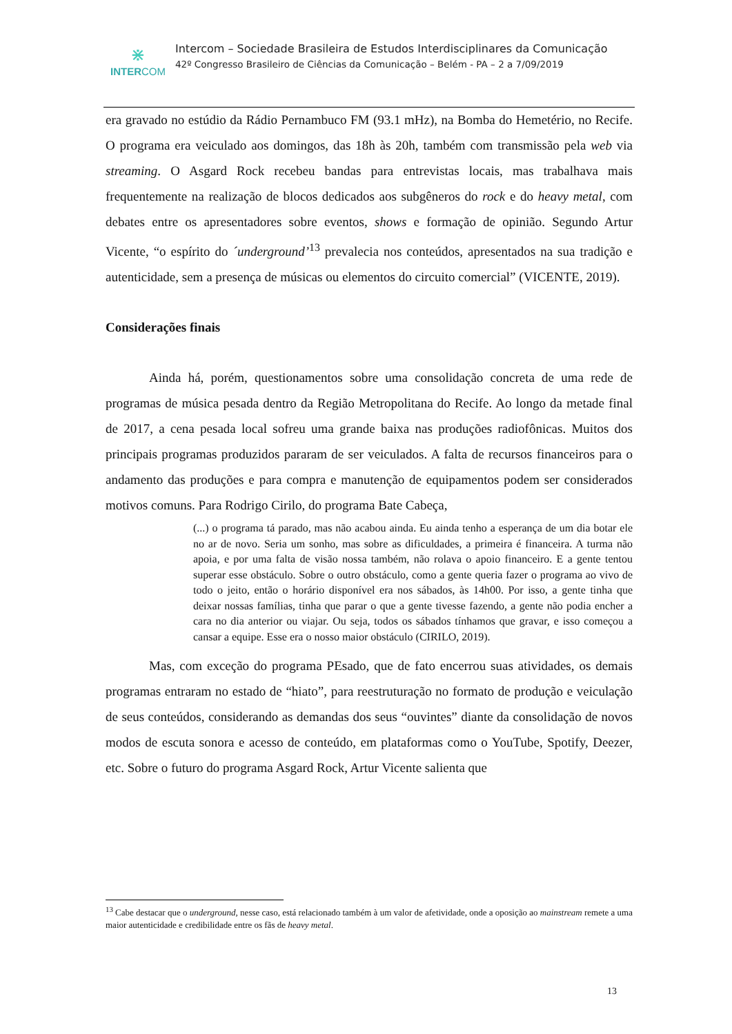⋇
INTERCOM
Intercom – Sociedade Brasileira de Estudos Interdisciplinares da Comunicação
42º Congresso Brasileiro de Ciências da Comunicação – Belém - PA – 2 a 7/09/2019
era gravado no estúdio da Rádio Pernambuco FM (93.1 mHz), na Bomba do Hemetério, no Recife. O programa era veiculado aos domingos, das 18h às 20h, também com transmissão pela web via streaming. O Asgard Rock recebeu bandas para entrevistas locais, mas trabalhava mais frequentemente na realização de blocos dedicados aos subgêneros do rock e do heavy metal, com debates entre os apresentadores sobre eventos, shows e formação de opinião. Segundo Artur Vicente, “o espírito do ´underground’<sup>13</sup> prevalecia nos conteúdos, apresentados na sua tradição e autenticidade, sem a presença de músicas ou elementos do circuito comercial” (VICENTE, 2019).
Considerações finais
Ainda há, porém, questionamentos sobre uma consolidação concreta de uma rede de programas de música pesada dentro da Região Metropolitana do Recife. Ao longo da metade final de 2017, a cena pesada local sofreu uma grande baixa nas produções radiofônicas. Muitos dos principais programas produzidos pararam de ser veiculados. A falta de recursos financeiros para o andamento das produções e para compra e manutenção de equipamentos podem ser considerados motivos comuns. Para Rodrigo Cirilo, do programa Bate Cabeça,
(...) o programa tá parado, mas não acabou ainda. Eu ainda tenho a esperança de um dia botar ele no ar de novo. Seria um sonho, mas sobre as dificuldades, a primeira é financeira. A turma não apoia, e por uma falta de visão nossa também, não rolava o apoio financeiro. E a gente tentou superar esse obstáculo. Sobre o outro obstáculo, como a gente queria fazer o programa ao vivo de todo o jeito, então o horário disponível era nos sábados, às 14h00. Por isso, a gente tinha que deixar nossas famílias, tinha que parar o que a gente tivesse fazendo, a gente não podia encher a cara no dia anterior ou viajar. Ou seja, todos os sábados tínhamos que gravar, e isso começou a cansar a equipe. Esse era o nosso maior obstáculo (CIRILO, 2019).
Mas, com exceção do programa PEsado, que de fato encerrou suas atividades, os demais programas entraram no estado de “hiato”, para reestruturação no formato de produção e veiculação de seus conteúdos, considerando as demandas dos seus “ouvintes” diante da consolidação de novos modos de escuta sonora e acesso de conteúdo, em plataformas como o YouTube, Spotify, Deezer, etc. Sobre o futuro do programa Asgard Rock, Artur Vicente salienta que
<sup>13</sup> Cabe destacar que o underground, nesse caso, está relacionado também à um valor de afetividade, onde a oposição ao mainstream remete a uma maior autenticidade e credibilidade entre os fãs de heavy metal.
13